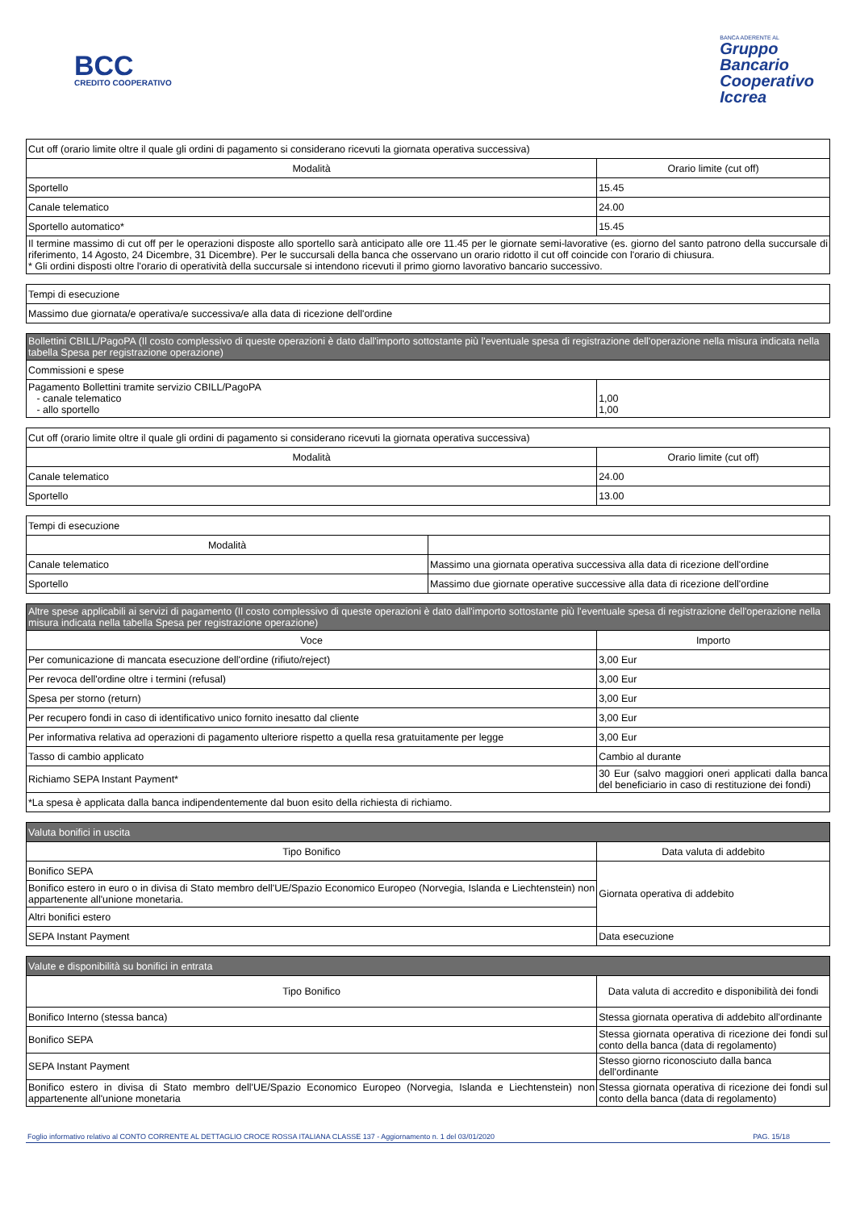BCC
CREDITO COOPERATIVO
BANCA ADERENTE AL
Gruppo
Bancario
Cooperativo
Iccrea
| Cut off (orario limite oltre il quale gli ordini di pagamento si considerano ricevuti la giornata operativa successiva) | |
| --- | --- |
| Modalità | Orario limite (cut off) |
| Sportello | 15.45 |
| Canale telematico | 24.00 |
| Sportello automatico* | 15.45 |
| Il termine massimo di cut off per le operazioni disposte allo sportello sarà anticipato alle ore 11.45 per le giornate semi-lavorative (es. giorno del santo patrono della succursale di riferimento, 14 Agosto, 24 Dicembre, 31 Dicembre). Per le succursali della banca che osservano un orario ridotto il cut off coincide con l'orario di chiusura. * Gli ordini disposti oltre l'orario di operatività della succursale si intendono ricevuti il primo giorno lavorativo bancario successivo. | |
| Tempi di esecuzione |
| --- |
| Massimo due giornata/e operativa/e successiva/e alla data di ricezione dell'ordine |
| Bollettini CBILL/PagoPA (Il costo complessivo di queste operazioni è dato dall'importo sottostante più l'eventuale spesa di registrazione dell'operazione nella misura indicata nella tabella Spesa per registrazione operazione) | |
| --- | --- |
| Commissioni e spese | |
| Pagamento Bollettini tramite servizio CBILL/PagoPA - canale telematico - allo sportello | 1,00 1,00 |
| Cut off (orario limite oltre il quale gli ordini di pagamento si considerano ricevuti la giornata operativa successiva) | |
| --- | --- |
| Modalità | Orario limite (cut off) |
| Canale telematico | 24.00 |
| Sportello | 13.00 |
| Tempi di esecuzione | |
| --- | --- |
| Modalità | |
| Canale telematico | Massimo una giornata operativa successiva alla data di ricezione dell'ordine |
| Sportello | Massimo due giornate operative successive alla data di ricezione dell'ordine |
| Altre spese applicabili ai servizi di pagamento (Il costo complessivo di queste operazioni è dato dall'importo sottostante più l'eventuale spesa di registrazione dell'operazione nella misura indicata nella tabella Spesa per registrazione operazione) | |
| --- | --- |
| Voce | Importo |
| Per comunicazione di mancata esecuzione dell'ordine (rifiuto/reject) | 3,00 Eur |
| Per revoca dell'ordine oltre i termini (refusal) | 3,00 Eur |
| Spesa per storno (return) | 3,00 Eur |
| Per recupero fondi in caso di identificativo unico fornito inesatto dal cliente | 3,00 Eur |
| Per informativa relativa ad operazioni di pagamento ulteriore rispetto a quella resa gratuitamente per legge | 3,00 Eur |
| Tasso di cambio applicato | Cambio al durante |
| Richiamo SEPA Instant Payment* | 30 Eur (salvo maggiori oneri applicati dalla banca del beneficiario in caso di restituzione dei fondi) |
| *La spesa è applicata dalla banca indipendentemente dal buon esito della richiesta di richiamo. | |
| Valuta bonifici in uscita | |
| --- | --- |
| Tipo Bonifico | Data valuta di addebito |
| Bonifico SEPA | Giornata operativa di addebito |
| Bonifico estero in euro o in divisa di Stato membro dell'UE/Spazio Economico Europeo (Norvegia, Islanda e Liechtenstein) non appartenente all'unione monetaria. | |
| Altri bonifici estero | |
| SEPA Instant Payment | Data esecuzione |
| Valute e disponibilità su bonifici in entrata | |
| --- | --- |
| Tipo Bonifico | Data valuta di accredito e disponibilità dei fondi |
| Bonifico Interno (stessa banca) | Stessa giornata operativa di addebito all'ordinante |
| Bonifico SEPA | Stessa giornata operativa di ricezione dei fondi sul conto della banca (data di regolamento) |
| SEPA Instant Payment | Stesso giorno riconosciuto dalla banca dell'ordinante |
| Bonifico estero in divisa di Stato membro dell'UE/Spazio Economico Europeo (Norvegia, Islanda e Liechtenstein) non appartenente all'unione monetaria | Stessa giornata operativa di ricezione dei fondi sul conto della banca (data di regolamento) |
Foglio informativo relativo al CONTO CORRENTE AL DETTAGLIO CROCE ROSSA ITALIANA CLASSE 137 - Aggiornamento n. 1 del 03/01/2020 PAG. 15/18